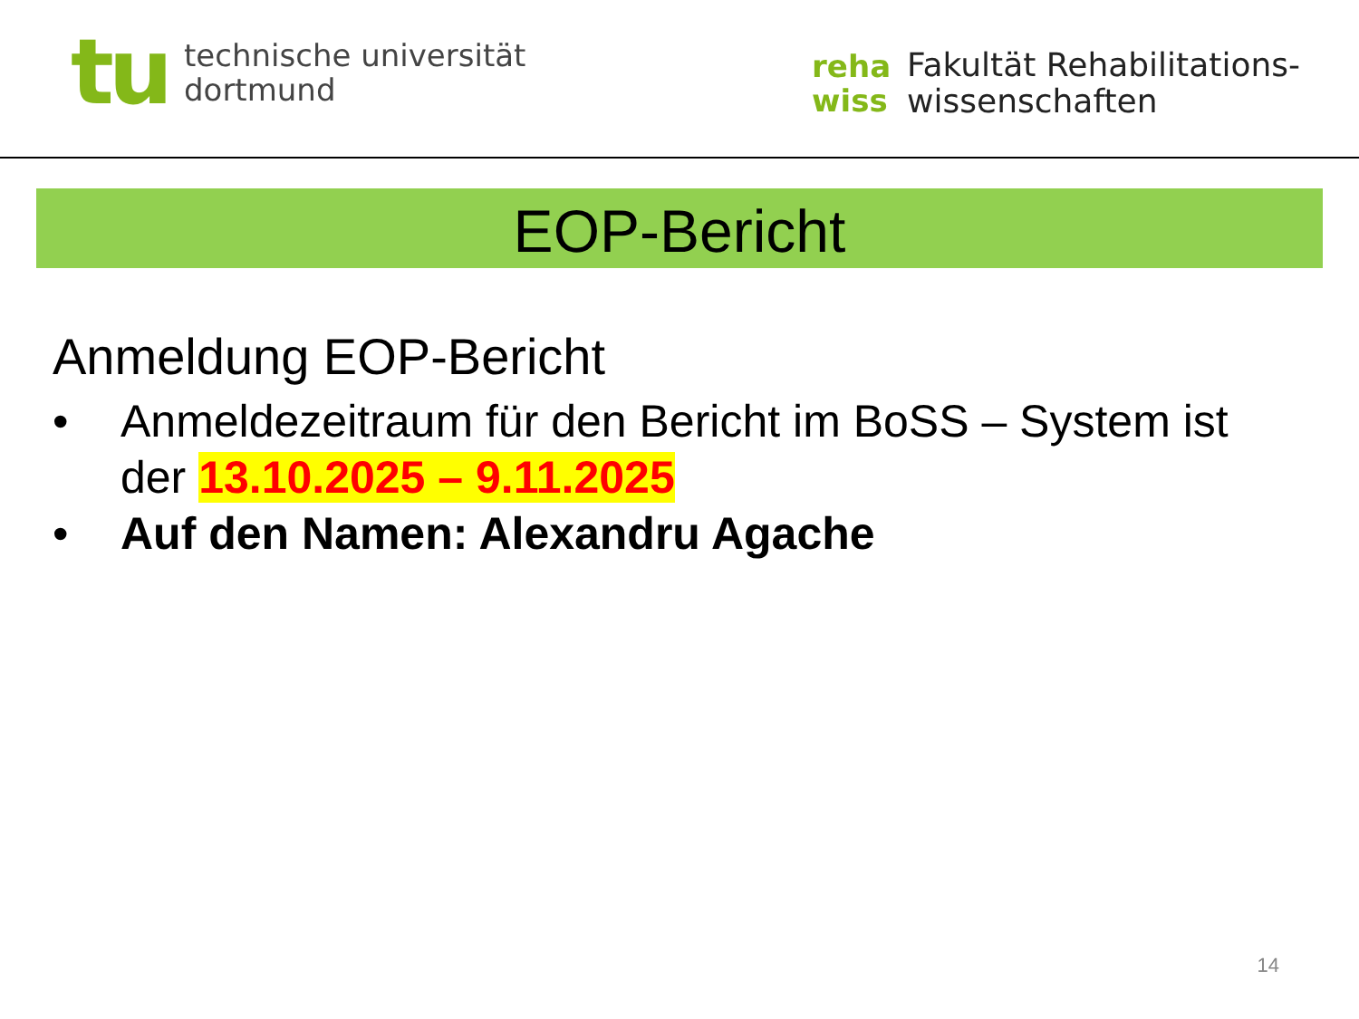tu
technische universität
dortmund
reha
wiss
Fakultät Rehabilitations-
wissenschaften
EOP-Bericht
Anmeldung EOP-Bericht
• Anmeldezeitraum für den Bericht im BoSS – System ist
der 13.10.2025 – 9.11.2025
• Auf den Namen: Alexandru Agache
14